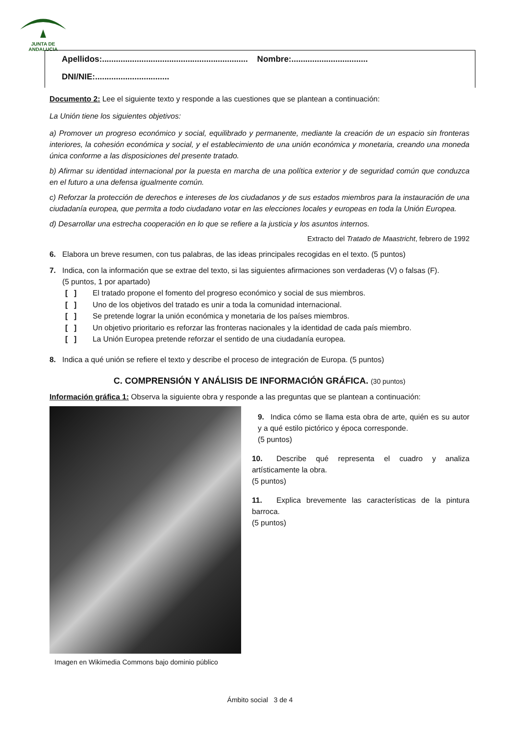JUNTA DE ANDALUCIA
Apellidos:............................................................... Nombre:.................................
DNI/NIE:................................
Documento 2: Lee el siguiente texto y responde a las cuestiones que se plantean a continuación:
La Unión tiene los siguientes objetivos:
a) Promover un progreso económico y social, equilibrado y permanente, mediante la creación de un espacio sin fronteras interiores, la cohesión económica y social, y el establecimiento de una unión económica y monetaria, creando una moneda única conforme a las disposiciones del presente tratado.
b) Afirmar su identidad internacional por la puesta en marcha de una política exterior y de seguridad común que conduzca en el futuro a una defensa igualmente común.
c) Reforzar la protección de derechos e intereses de los ciudadanos y de sus estados miembros para la instauración de una ciudadanía europea, que permita a todo ciudadano votar en las elecciones locales y europeas en toda la Unión Europea.
d) Desarrollar una estrecha cooperación en lo que se refiere a la justicia y los asuntos internos.
Extracto del Tratado de Maastricht, febrero de 1992
6. Elabora un breve resumen, con tus palabras, de las ideas principales recogidas en el texto. (5 puntos)
7. Indica, con la información que se extrae del texto, si las siguientes afirmaciones son verdaderas (V) o falsas (F).
(5 puntos, 1 por apartado)
[ ] El tratado propone el fomento del progreso económico y social de sus miembros.
[ ] Uno de los objetivos del tratado es unir a toda la comunidad internacional.
[ ] Se pretende lograr la unión económica y monetaria de los países miembros.
[ ] Un objetivo prioritario es reforzar las fronteras nacionales y la identidad de cada país miembro.
[ ] La Unión Europea pretende reforzar el sentido de una ciudadanía europea.
8. Indica a qué unión se refiere el texto y describe el proceso de integración de Europa. (5 puntos)
C. COMPRENSIÓN Y ANÁLISIS DE INFORMACIÓN GRÁFICA. (30 puntos)
Información gráfica 1: Observa la siguiente obra y responde a las preguntas que se plantean a continuación:
Imagen en Wikimedia Commons bajo dominio público
9. Indica cómo se llama esta obra de arte, quién es su autor y a qué estilo pictórico y época corresponde.
(5 puntos)
10. Describe qué representa el cuadro y analiza artísticamente la obra.
(5 puntos)
11. Explica brevemente las características de la pintura barroca.
(5 puntos)
Ámbito social 3 de 4